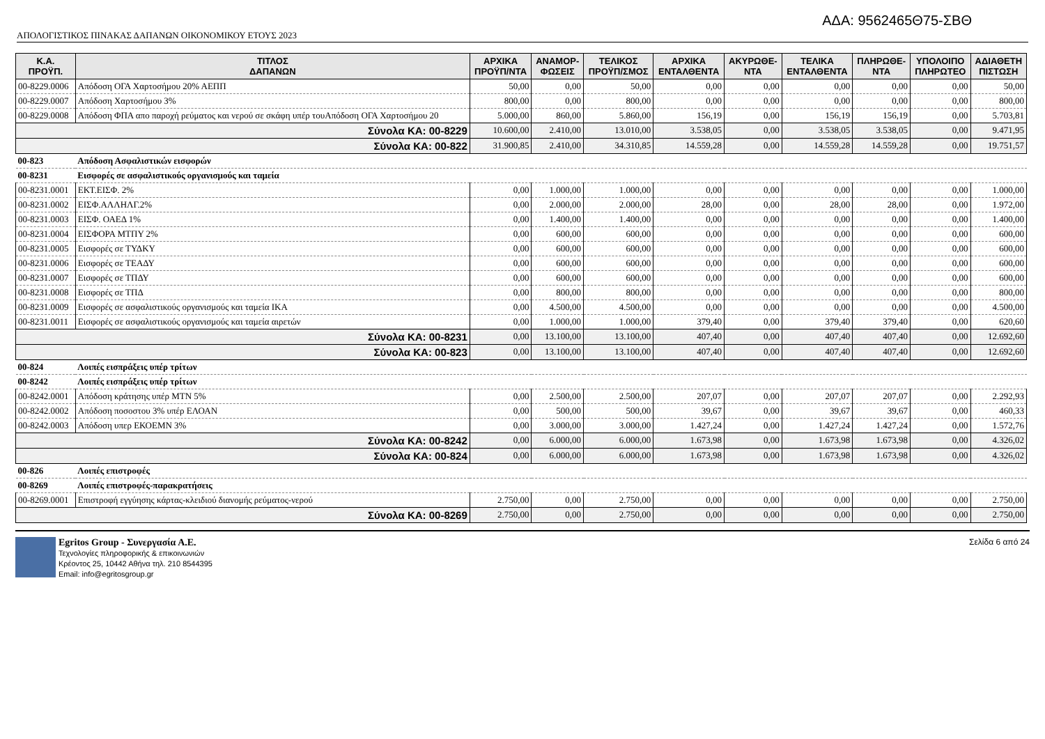ΑΔΑ: 9562465Θ75-ΣΒΘ
ΑΠΟΛΟΓΙΣΤΙΚΟΣ ΠΙΝΑΚΑΣ ΔΑΠΑΝΩΝ ΟΙΚΟΝΟΜΙΚΟΥ ΕΤΟΥΣ 2023
| Κ.Α. ΠΡΟΫΠ. | ΤΙΤΛΟΣ ΔΑΠΑΝΩΝ | ΑΡΧΙΚΑ ΠΡΟΫΠ/ΝΤΑ | ΑΝΑΜΟΡ- ΦΩΣΕΙΣ | ΤΕΛΙΚΟΣ ΠΡΟΫΠ/ΣΜΟΣ | ΑΡΧΙΚΑ ΕΝΤΑΛΘΕΝΤΑ | ΑΚΥΡΩΘΕ- ΝΤΑ | ΤΕΛΙΚΑ ΕΝΤΑΛΘΕΝΤΑ | ΠΛΗΡΩΘΕ- ΝΤΑ | ΥΠΟΛΟΙΠΟ ΠΛΗΡΩΤΕΟ | ΑΔΙΑΘΕΤΗ ΠΙΣΤΩΣΗ |
| --- | --- | --- | --- | --- | --- | --- | --- | --- | --- | --- |
| 00-8229.0006 | Απόδοση ΟΓΑ Χαρτοσήμου 20% ΑΕΠΠ | 50,00 | 0,00 | 50,00 | 0,00 | 0,00 | 0,00 | 0,00 | 0,00 | 50,00 |
| 00-8229.0007 | Απόδοση Χαρτοσήμου 3% | 800,00 | 0,00 | 800,00 | 0,00 | 0,00 | 0,00 | 0,00 | 0,00 | 800,00 |
| 00-8229.0008 | Απόδοση ΦΠΑ απο παροχή ρεύματος και νερού σε σκάφη υπέρ τουΑπόδοση ΟΓΑ Χαρτοσήμου 20 | 5.000,00 | 860,00 | 5.860,00 | 156,19 | 0,00 | 156,19 | 156,19 | 0,00 | 5.703,81 |
| Σύνολα ΚΑ: 00-8229 | | 10.600,00 | 2.410,00 | 13.010,00 | 3.538,05 | 0,00 | 3.538,05 | 3.538,05 | 0,00 | 9.471,95 |
| Σύνολα ΚΑ: 00-822 | | 31.900,85 | 2.410,00 | 34.310,85 | 14.559,28 | 0,00 | 14.559,28 | 14.559,28 | 0,00 | 19.751,57 |
| 00-823 | Απόδοση Ασφαλιστικών εισφορών | | | | | | | | | |
| 00-8231 | Εισφορές σε ασφαλιστικούς οργανισμούς και ταμεία | | | | | | | | | |
| 00-8231.0001 | ΕΚΤ.ΕΙΣΦ. 2% | 0,00 | 1.000,00 | 1.000,00 | 0,00 | 0,00 | 0,00 | 0,00 | 0,00 | 1.000,00 |
| 00-8231.0002 | ΕΙΣΦ.ΑΛΛΗΛΓ.2% | 0,00 | 2.000,00 | 2.000,00 | 28,00 | 0,00 | 28,00 | 28,00 | 0,00 | 1.972,00 |
| 00-8231.0003 | ΕΙΣΦ. ΟΑΕΔ 1% | 0,00 | 1.400,00 | 1.400,00 | 0,00 | 0,00 | 0,00 | 0,00 | 0,00 | 1.400,00 |
| 00-8231.0004 | ΕΙΣΦΟΡΑ ΜΤΠΥ 2% | 0,00 | 600,00 | 600,00 | 0,00 | 0,00 | 0,00 | 0,00 | 0,00 | 600,00 |
| 00-8231.0005 | Εισφορές σε ΤΥΔΚΥ | 0,00 | 600,00 | 600,00 | 0,00 | 0,00 | 0,00 | 0,00 | 0,00 | 600,00 |
| 00-8231.0006 | Εισφορές σε ΤΕΑΔΥ | 0,00 | 600,00 | 600,00 | 0,00 | 0,00 | 0,00 | 0,00 | 0,00 | 600,00 |
| 00-8231.0007 | Εισφορές σε ΤΠΔΥ | 0,00 | 600,00 | 600,00 | 0,00 | 0,00 | 0,00 | 0,00 | 0,00 | 600,00 |
| 00-8231.0008 | Εισφορές σε ΤΠΔ | 0,00 | 800,00 | 800,00 | 0,00 | 0,00 | 0,00 | 0,00 | 0,00 | 800,00 |
| 00-8231.0009 | Εισφορές σε ασφαλιστικούς οργανισμούς και ταμεία ΙΚΑ | 0,00 | 4.500,00 | 4.500,00 | 0,00 | 0,00 | 0,00 | 0,00 | 0,00 | 4.500,00 |
| 00-8231.0011 | Εισφορές σε ασφαλιστικούς οργανισμούς και ταμεία αιρετών | 0,00 | 1.000,00 | 1.000,00 | 379,40 | 0,00 | 379,40 | 379,40 | 0,00 | 620,60 |
| Σύνολα ΚΑ: 00-8231 | | 0,00 | 13.100,00 | 13.100,00 | 407,40 | 0,00 | 407,40 | 407,40 | 0,00 | 12.692,60 |
| Σύνολα ΚΑ: 00-823 | | 0,00 | 13.100,00 | 13.100,00 | 407,40 | 0,00 | 407,40 | 407,40 | 0,00 | 12.692,60 |
| 00-824 | Λοιπές εισπράξεις υπέρ τρίτων | | | | | | | | | |
| 00-8242 | Λοιπές εισπράξεις υπέρ τρίτων | | | | | | | | | |
| 00-8242.0001 | Απόδοση κράτησης υπέρ ΜΤΝ 5% | 0,00 | 2.500,00 | 2.500,00 | 207,07 | 0,00 | 207,07 | 207,07 | 0,00 | 2.292,93 |
| 00-8242.0002 | Απόδοση ποσοστου 3% υπέρ ΕΛΟΑΝ | 0,00 | 500,00 | 500,00 | 39,67 | 0,00 | 39,67 | 39,67 | 0,00 | 460,33 |
| 00-8242.0003 | Απόδοση υπερ ΕΚΟΕΜΝ 3% | 0,00 | 3.000,00 | 3.000,00 | 1.427,24 | 0,00 | 1.427,24 | 1.427,24 | 0,00 | 1.572,76 |
| Σύνολα ΚΑ: 00-8242 | | 0,00 | 6.000,00 | 6.000,00 | 1.673,98 | 0,00 | 1.673,98 | 1.673,98 | 0,00 | 4.326,02 |
| Σύνολα ΚΑ: 00-824 | | 0,00 | 6.000,00 | 6.000,00 | 1.673,98 | 0,00 | 1.673,98 | 1.673,98 | 0,00 | 4.326,02 |
| 00-826 | Λοιπές επιστροφές | | | | | | | | | |
| 00-8269 | Λοιπές επιστροφές-παρακρατήσεις | | | | | | | | | |
| 00-8269.0001 | Επιστροφή εγγύησης κάρτας-κλειδιού διανομής ρεύματος-νερού | 2.750,00 | 0,00 | 2.750,00 | 0,00 | 0,00 | 0,00 | 0,00 | 0,00 | 2.750,00 |
| Σύνολα ΚΑ: 00-8269 | | 2.750,00 | 0,00 | 2.750,00 | 0,00 | 0,00 | 0,00 | 0,00 | 0,00 | 2.750,00 |
Egritos Group - Συνεργασία Α.Ε.
Τεχνολογίες πληροφορικής & επικοινωνιών
Κρέοντος 25, 10442 Αθήνα τηλ. 210 8544395
Email: info@egritosgroup.gr
Σελίδα 6 από 24